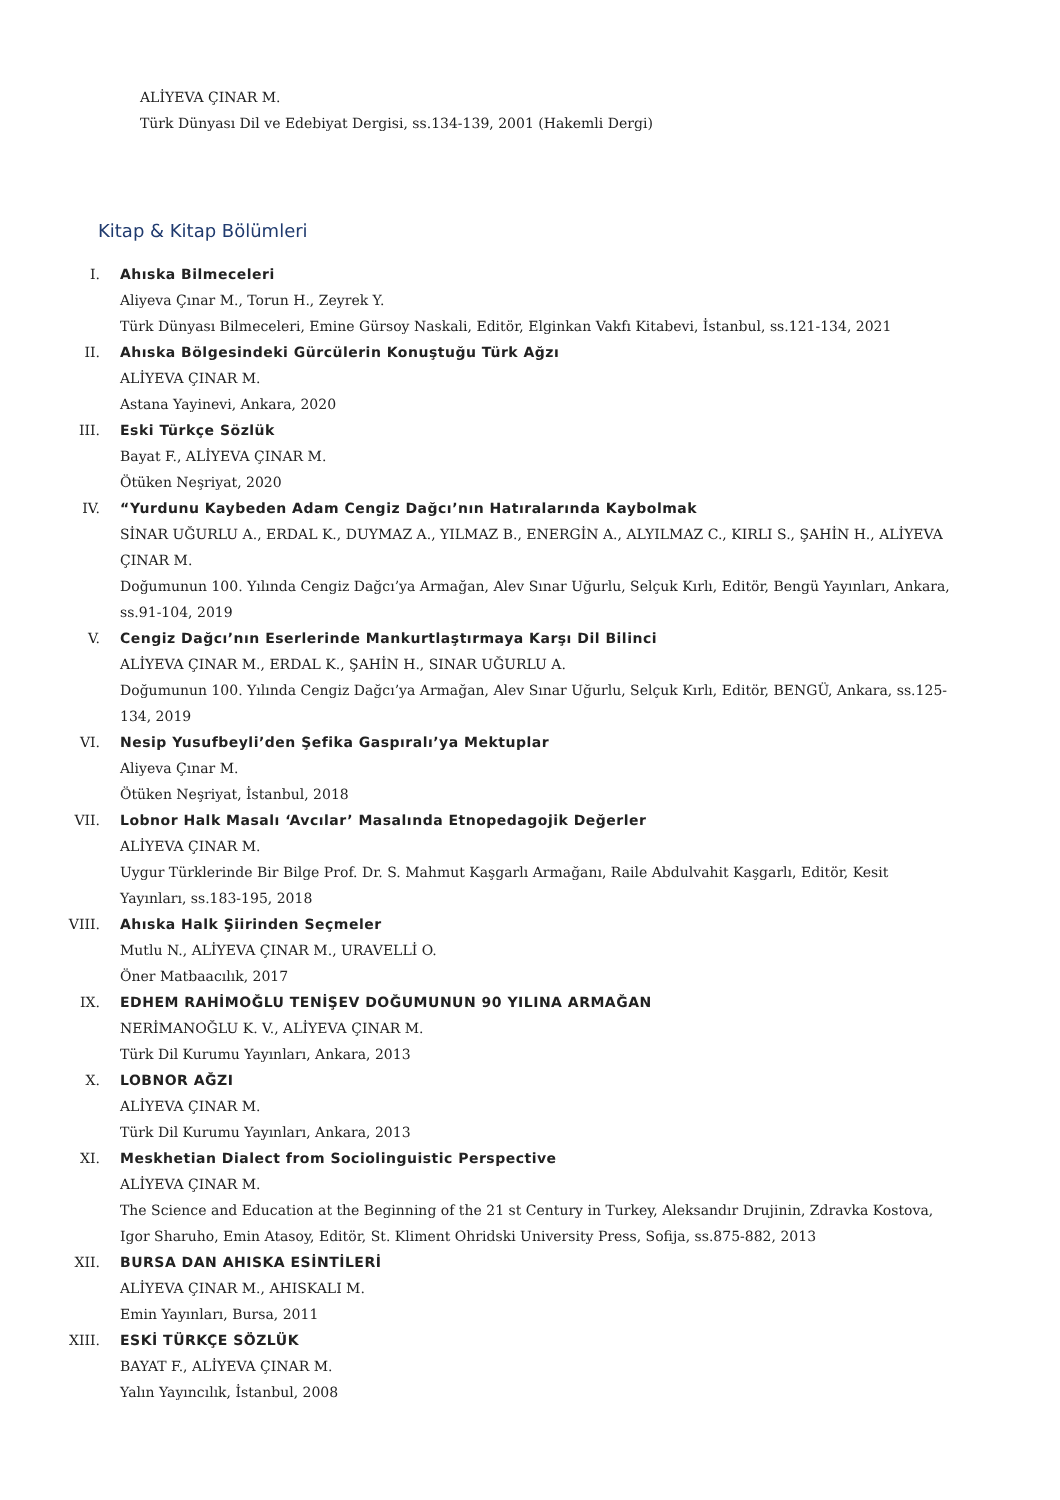ALİYEVA ÇINAR M.
Türk Dünyası Dil ve Edebiyat Dergisi, ss.134-139, 2001 (Hakemli Dergi)
Kitap & Kitap Bölümleri
I. Ahıska Bilmeceleri
Aliyeva Çınar M., Torun H., Zeyrek Y.
Türk Dünyası Bilmeceleri, Emine Gürsoy Naskali, Editör, Elginkan Vakfı Kitabevi, İstanbul, ss.121-134, 2021
II. Ahıska Bölgesindeki Gürcülerin Konuştuğu Türk Ağzı
ALİYEVA ÇINAR M.
Astana Yayinevi, Ankara, 2020
III. Eski Türkçe Sözlük
Bayat F., ALİYEVA ÇINAR M.
Ötüken Neşriyat, 2020
IV. “Yurdunu Kaybeden Adam Cengiz Dağcı’nın Hatıralarında Kaybolmak
SİNAR UĞURLU A., ERDAL K., DUYMAZ A., YILMAZ B., ENERGİN A., ALYILMAZ C., KIRLI S., ŞAHİN H., ALİYEVA ÇINAR M.
Doğumunun 100. Yılında Cengiz Dağcı’ya Armağan, Alev Sınar Uğurlu, Selçuk Kırlı, Editör, Bengü Yayınları, Ankara, ss.91-104, 2019
V. Cengiz Dağcı’nın Eserlerinde Mankurtlaştırmaya Karşı Dil Bilinci
ALİYEVA ÇINAR M., ERDAL K., ŞAHİN H., SINAR UĞURLU A.
Doğumunun 100. Yılında Cengiz Dağcı’ya Armağan, Alev Sınar Uğurlu, Selçuk Kırlı, Editör, BENGÜ, Ankara, ss.125-134, 2019
VI. Nesip Yusufbeyli’den Şefika Gaspıralı’ya Mektuplar
Aliyeva Çınar M.
Ötüken Neşriyat, İstanbul, 2018
VII. Lobnor Halk Masalı ‘Avcılar’ Masalında Etnopedagojik Değerler
ALİYEVA ÇINAR M.
Uygur Türklerinde Bir Bilge Prof. Dr. S. Mahmut Kaşgarlı Armağanı, Raile Abdulvahit Kaşgarlı, Editör, Kesit Yayınları, ss.183-195, 2018
VIII. Ahıska Halk Şiirinden Seçmeler
Mutlu N., ALİYEVA ÇINAR M., URAVELLİ O.
Öner Matbaacılık, 2017
IX. EDHEM RAHİMOĞLU TENİŞEV DOĞUMUNUN 90 YILINA ARMAĞAN
NERİMANOĞLU K. V., ALİYEVA ÇINAR M.
Türk Dil Kurumu Yayınları, Ankara, 2013
X. LOBNOR AĞZI
ALİYEVA ÇINAR M.
Türk Dil Kurumu Yayınları, Ankara, 2013
XI. Meskhetian Dialect from Sociolinguistic Perspective
ALİYEVA ÇINAR M.
The Science and Education at the Beginning of the 21 st Century in Turkey, Aleksandır Drujinin, Zdravka Kostova, Igor Sharuho, Emin Atasoy, Editör, St. Kliment Ohridski University Press, Sofija, ss.875-882, 2013
XII. BURSA DAN AHISKA ESİNTİLERİ
ALİYEVA ÇINAR M., AHISKALI M.
Emin Yayınları, Bursa, 2011
XIII. ESKİ TÜRKÇE SÖZLÜK
BAYAT F., ALİYEVA ÇINAR M.
Yalın Yayıncılık, İstanbul, 2008